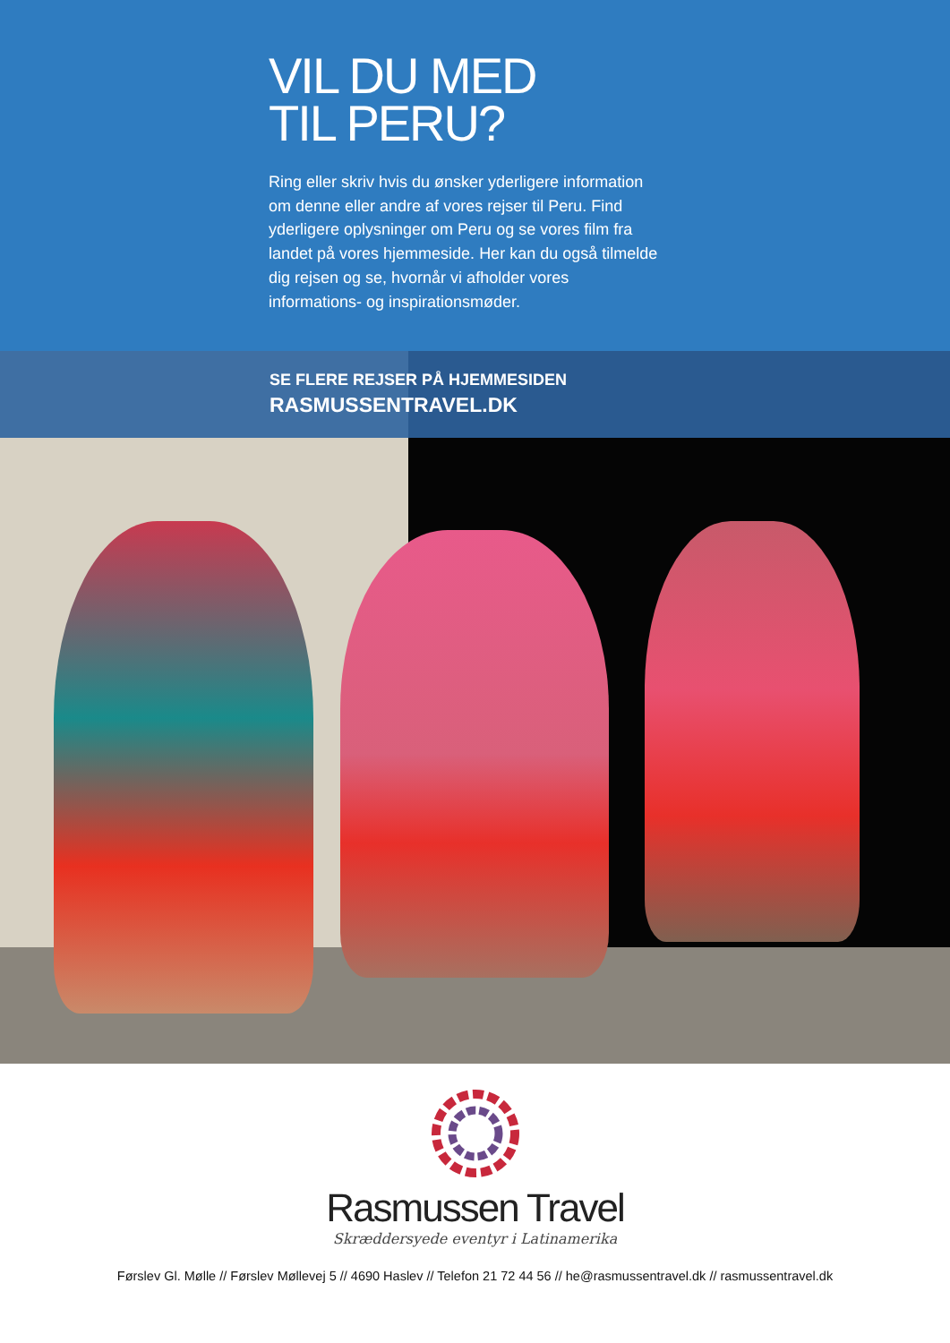VIL DU MED
TIL PERU?
Ring eller skriv hvis du ønsker yderligere information om denne eller andre af vores rejser til Peru. Find yderligere oplysninger om Peru og se vores film fra landet på vores hjemmeside. Her kan du også tilmelde dig rejsen og se, hvornår vi afholder vores informations- og inspirationsmøder.
SE FLERE REJSER PÅ HJEMMESIDEN
RASMUSSENTRAVEL.DK
Rasmussen Travel
Skræddersyede eventyr i Latinamerika
Førslev Gl. Mølle // Førslev Møllevej 5 // 4690 Haslev // Telefon 21 72 44 56 // he@rasmussentravel.dk // rasmussentravel.dk